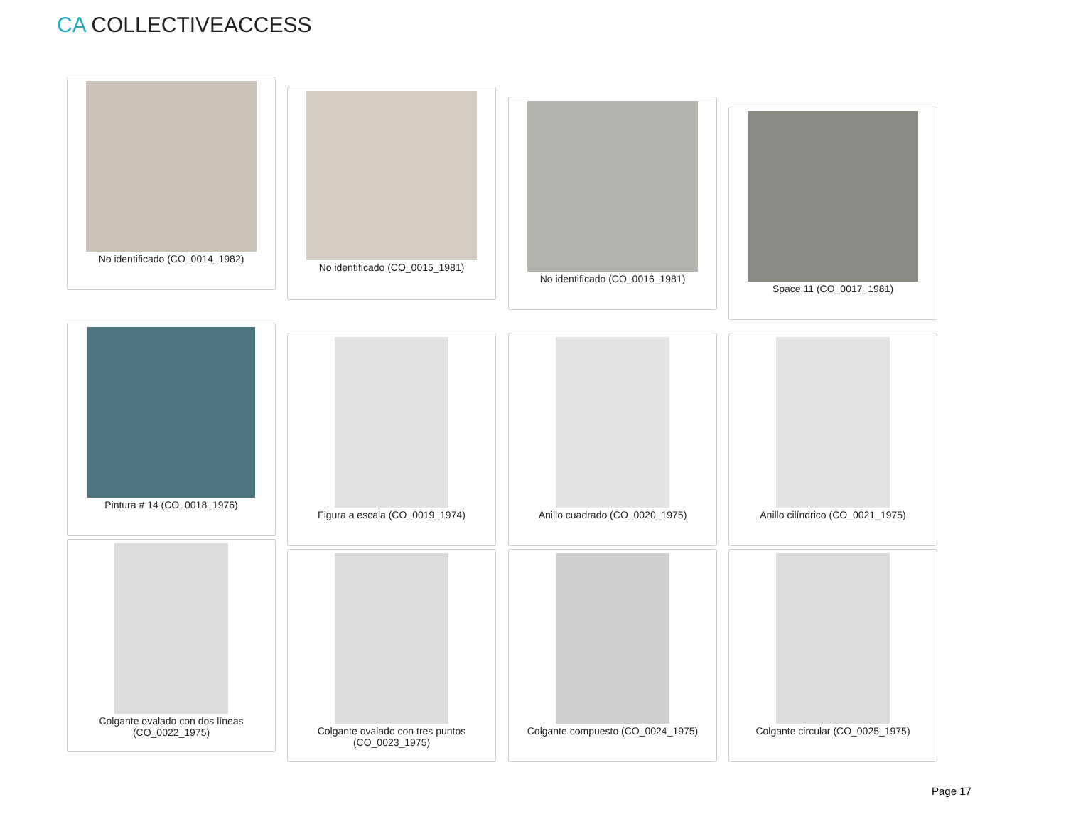CA COLLECTIVEACCESS
No identificado (CO_0014_1982)
No identificado (CO_0015_1981)
No identificado (CO_0016_1981)
Space 11 (CO_0017_1981)
Pintura # 14 (CO_0018_1976)
Figura a escala (CO_0019_1974) Anillo cuadrado (CO_0020_1975) Anillo cilíndrico (CO_0021_1975)
Colgante ovalado con dos líneas
(CO_0022_1975)
Colgante ovalado con tres puntos
(CO_0023_1975)
Colgante compuesto (CO_0024_1975) Colgante circular (CO_0025_1975)
Page 17